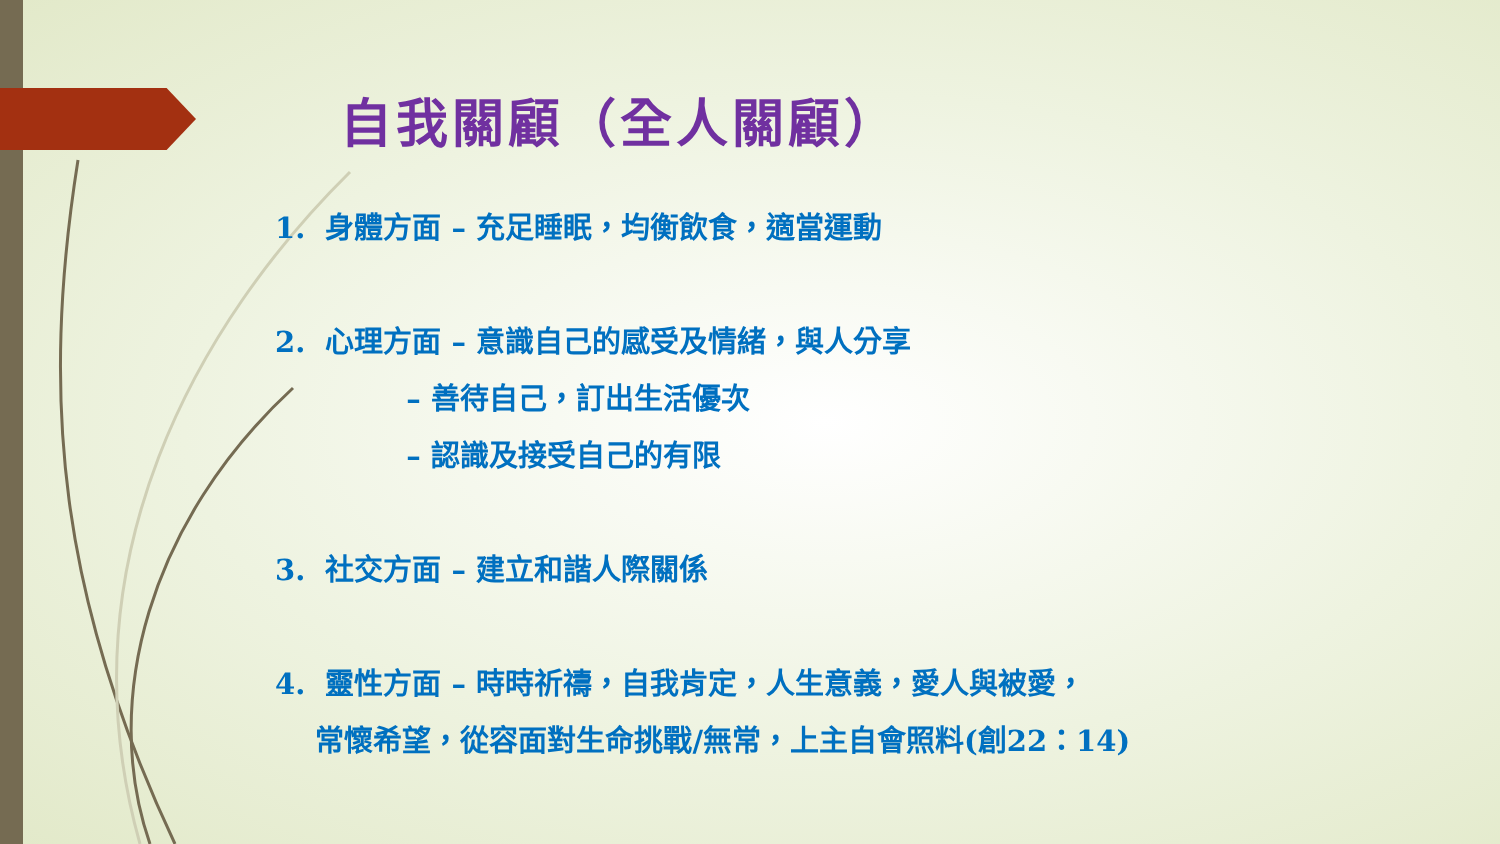自我關顧（全人關顧）
1. 身體方面 – 充足睡眠，均衡飲食，適當運動
2. 心理方面 – 意識自己的感受及情緒，與人分享
– 善待自己，訂出生活優次
– 認識及接受自己的有限
3. 社交方面 – 建立和諧人際關係
4. 靈性方面 – 時時祈禱，自我肯定，人生意義，愛人與被愛，
常懷希望，從容面對生命挑戰/無常，上主自會照料(創22：14)